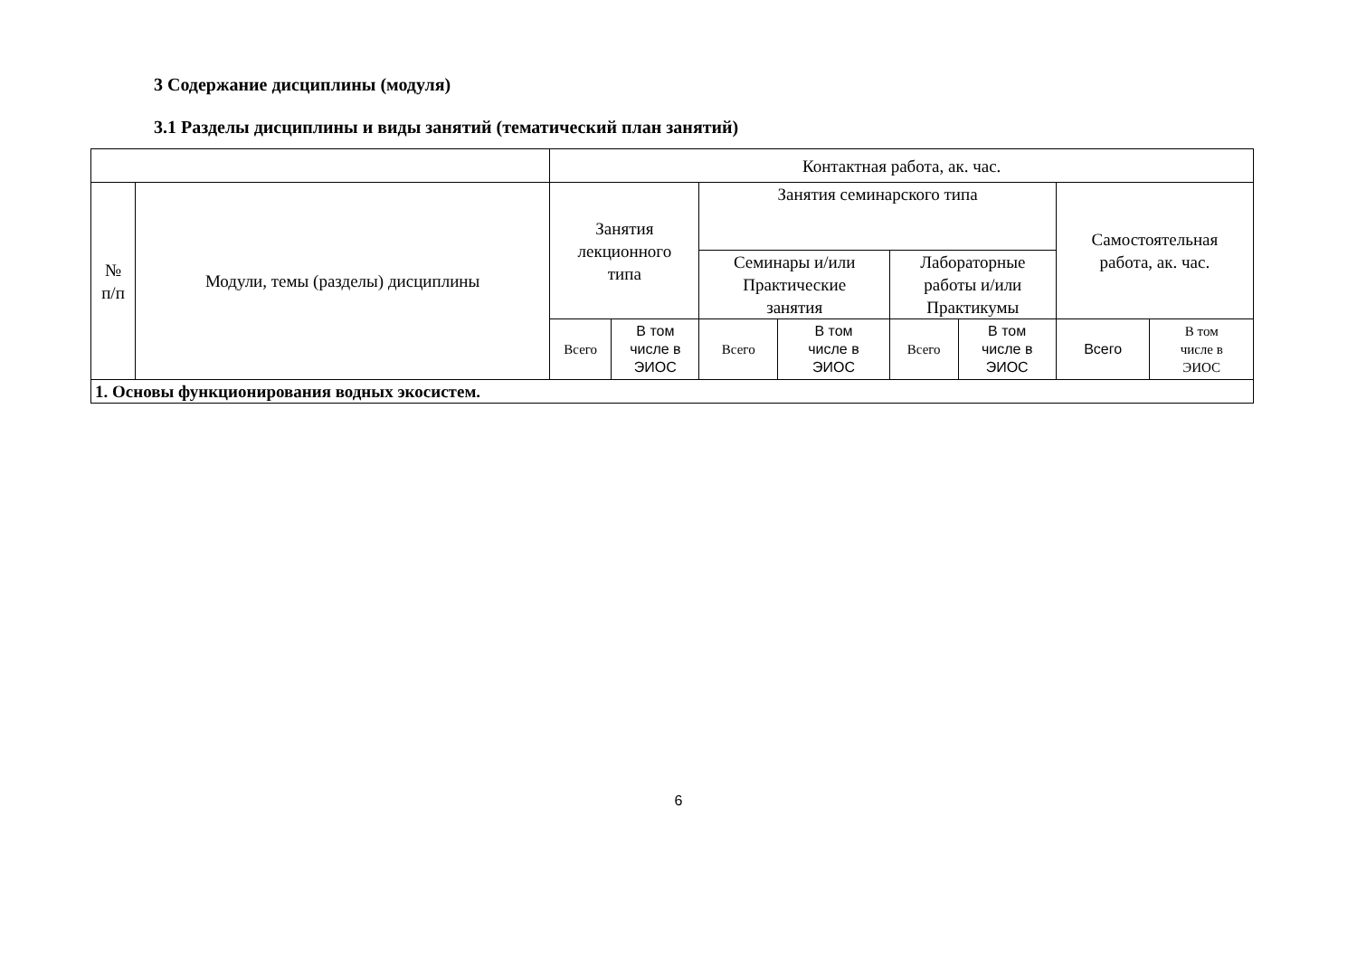3 Содержание дисциплины (модуля)
3.1 Разделы дисциплины и виды занятий (тематический план занятий)
| | | Контактная работа, ак. час. | | | | | | | |
| --- | --- | --- | --- | --- | --- | --- | --- | --- | --- |
| № п/п | Модули, темы (разделы) дисциплины | Занятия лекционного типа | | Занятия семинарского типа | | | | Самостоятельная работа, ак. час. | |
| | | | | Семинары и/или Практические занятия | | Лабораторные работы и/или Практикумы | | | |
| | | Всего | В том числе в ЭИОС | Всего | В том числе в ЭИОС | Всего | В том числе в ЭИОС | Всего | В том числе в ЭИОС |
| 1. Основы функционирования водных экосистем. | | | | | | | | | |
6